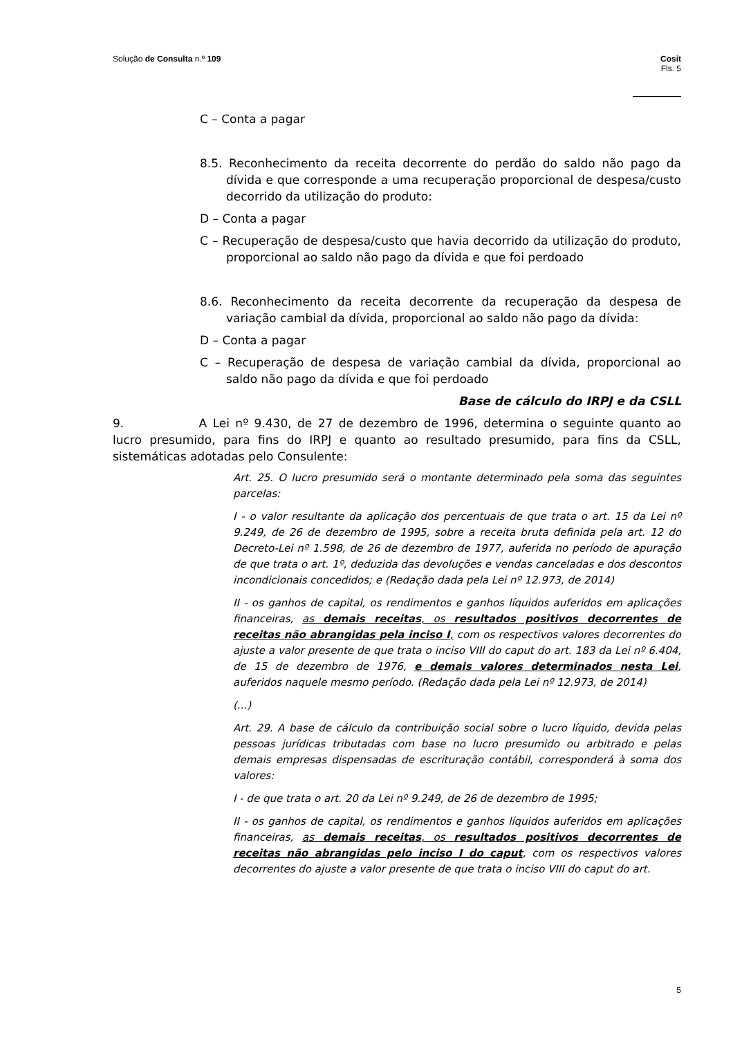Solução de Consulta n.º 109 Cosit
Fls. 5
C – Conta a pagar
8.5. Reconhecimento da receita decorrente do perdão do saldo não pago da dívida e que corresponde a uma recuperação proporcional de despesa/custo decorrido da utilização do produto:
D – Conta a pagar
C – Recuperação de despesa/custo que havia decorrido da utilização do produto, proporcional ao saldo não pago da dívida e que foi perdoado
8.6. Reconhecimento da receita decorrente da recuperação da despesa de variação cambial da dívida, proporcional ao saldo não pago da dívida:
D – Conta a pagar
C – Recuperação de despesa de variação cambial da dívida, proporcional ao saldo não pago da dívida e que foi perdoado
Base de cálculo do IRPJ e da CSLL
9. A Lei nº 9.430, de 27 de dezembro de 1996, determina o seguinte quanto ao lucro presumido, para fins do IRPJ e quanto ao resultado presumido, para fins da CSLL, sistemáticas adotadas pelo Consulente:
Art. 25. O lucro presumido será o montante determinado pela soma das seguintes parcelas:
I - o valor resultante da aplicação dos percentuais de que trata o art. 15 da Lei nº 9.249, de 26 de dezembro de 1995, sobre a receita bruta definida pela art. 12 do Decreto-Lei nº 1.598, de 26 de dezembro de 1977, auferida no período de apuração de que trata o art. 1º, deduzida das devoluções e vendas canceladas e dos descontos incondicionais concedidos; e (Redação dada pela Lei nº 12.973, de 2014)
II - os ganhos de capital, os rendimentos e ganhos líquidos auferidos em aplicações financeiras, as demais receitas, os resultados positivos decorrentes de receitas não abrangidas pela inciso I, com os respectivos valores decorrentes do ajuste a valor presente de que trata o inciso VIII do caput do art. 183 da Lei nº 6.404, de 15 de dezembro de 1976, e demais valores determinados nesta Lei, auferidos naquele mesmo período. (Redação dada pela Lei nº 12.973, de 2014)
(...)
Art. 29. A base de cálculo da contribuição social sobre o lucro líquido, devida pelas pessoas jurídicas tributadas com base no lucro presumido ou arbitrado e pelas demais empresas dispensadas de escrituração contábil, corresponderá à soma dos valores:
I - de que trata o art. 20 da Lei nº 9.249, de 26 de dezembro de 1995;
II - os ganhos de capital, os rendimentos e ganhos líquidos auferidos em aplicações financeiras, as demais receitas, os resultados positivos decorrentes de receitas não abrangidas pelo inciso I do caput, com os respectivos valores decorrentes do ajuste a valor presente de que trata o inciso VIII do caput do art.
5